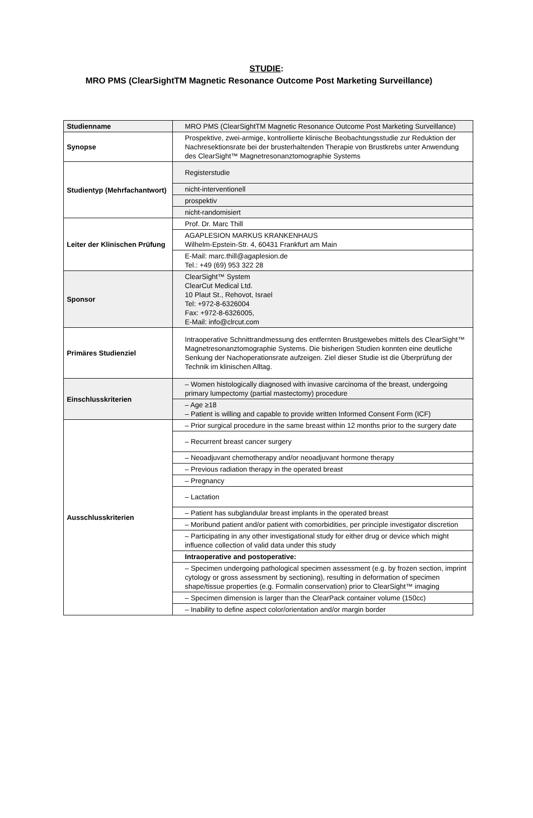STUDIE:
MRO PMS (ClearSightTM Magnetic Resonance Outcome Post Marketing Surveillance)
| Studienname | MRO PMS (ClearSightTM Magnetic Resonance Outcome Post Marketing Surveillance) |
| Synopse | Prospektive, zwei-armige, kontrollierte klinische Beobachtungsstudie zur Reduktion der Nachresektionsrate bei der brusterhaltenden Therapie von Brustkrebs unter Anwendung des ClearSight™ Magnetresonanztomographie Systems |
| Studientyp (Mehrfachantwort) | Registerstudie |
| | nicht-interventionell |
| | prospektiv |
| | nicht-randomisiert |
| Leiter der Klinischen Prüfung | Prof. Dr. Marc Thill |
| | AGAPLESION MARKUS KRANKENHAUS Wilhelm-Epstein-Str. 4, 60431 Frankfurt am Main |
| | E-Mail: marc.thill@agaplesion.de Tel.: +49 (69) 953 322 28 |
| Sponsor | ClearSight™ System ClearCut Medical Ltd. 10 Plaut St., Rehovot, Israel Tel: +972-8-6326004 Fax: +972-8-6326005, E-Mail: info@clrcut.com |
| Primäres Studienziel | Intraoperative Schnittrandmessung des entfernten Brustgewebes mittels des ClearSight™ Magnetresonanztomographie Systems. Die bisherigen Studien konnten eine deutliche Senkung der Nachoperationsrate aufzeigen. Ziel dieser Studie ist die Überprüfung der Technik im klinischen Alltag. |
| Einschlusskriterien | – Women histologically diagnosed with invasive carcinoma of the breast, undergoing primary lumpectomy (partial mastectomy) procedure |
| | – Age ≥18 – Patient is willing and capable to provide written Informed Consent Form (ICF) |
| Ausschlusskriterien | – Prior surgical procedure in the same breast within 12 months prior to the surgery date |
| | – Recurrent breast cancer surgery |
| | – Neoadjuvant chemotherapy and/or neoadjuvant hormone therapy |
| | – Previous radiation therapy in the operated breast |
| | – Pregnancy |
| | – Lactation |
| | – Patient has subglandular breast implants in the operated breast |
| | – Moribund patient and/or patient with comorbidities, per principle investigator discretion |
| | – Participating in any other investigational study for either drug or device which might influence collection of valid data under this study |
| | Intraoperative and postoperative: |
| | – Specimen undergoing pathological specimen assessment (e.g. by frozen section, imprint cytology or gross assessment by sectioning), resulting in deformation of specimen shape/tissue properties (e.g. Formalin conservation) prior to ClearSight™ imaging |
| | – Specimen dimension is larger than the ClearPack container volume (150cc) |
| | – Inability to define aspect color/orientation and/or margin border |